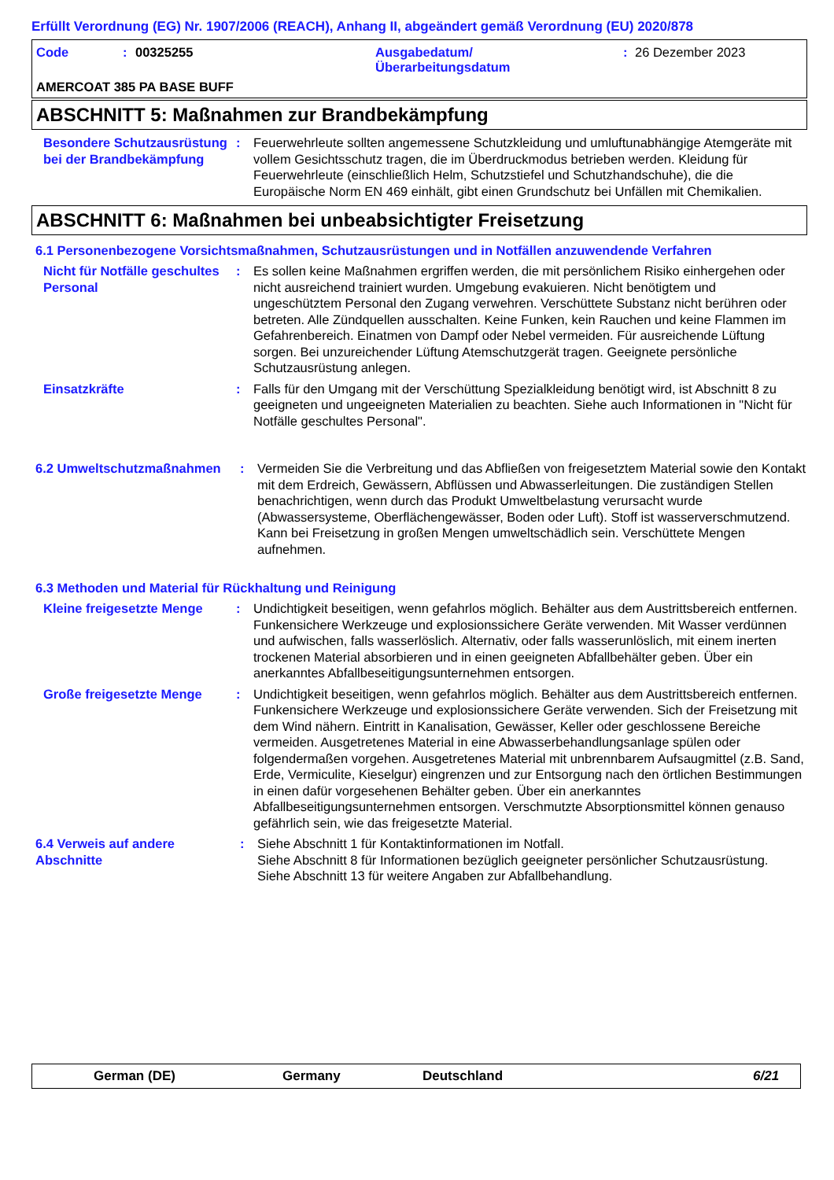Erfüllt Verordnung (EG) Nr. 1907/2006 (REACH), Anhang II, abgeändert gemäß Verordnung (EU) 2020/878
Code: 00325255 Ausgabedatum/
Überarbeitungsdatum: 26 Dezember 2023
AMERCOAT 385 PA BASE BUFF
ABSCHNITT 5: Maßnahmen zur Brandbekämpfung
Besondere Schutzausrüstung bei der Brandbekämpfung
: Feuerwehrleute sollten angemessene Schutzkleidung und umluftunabhängige Atemgeräte mit vollem Gesichtsschutz tragen, die im Überdruckmodus betrieben werden. Kleidung für Feuerwehrleute (einschließlich Helm, Schutzstiefel und Schutzhandschuhe), die die Europäische Norm EN 469 einhält, gibt einen Grundschutz bei Unfällen mit Chemikalien.
ABSCHNITT 6: Maßnahmen bei unbeabsichtigter Freisetzung
6.1 Personenbezogene Vorsichtsmaßnahmen, Schutzausrüstungen und in Notfällen anzuwendende Verfahren
Nicht für Notfälle geschultes Personal
: Es sollen keine Maßnahmen ergriffen werden, die mit persönlichem Risiko einhergehen oder nicht ausreichend trainiert wurden. Umgebung evakuieren. Nicht benötigtem und ungeschütztem Personal den Zugang verwehren. Verschüttete Substanz nicht berühren oder betreten. Alle Zündquellen ausschalten. Keine Funken, kein Rauchen und keine Flammen im Gefahrenbereich. Einatmen von Dampf oder Nebel vermeiden. Für ausreichende Lüftung sorgen. Bei unzureichender Lüftung Atemschutzgerät tragen. Geeignete persönliche Schutzausrüstung anlegen.
Einsatzkräfte : Falls für den Umgang mit der Verschüttung Spezialkleidung benötigt wird, ist Abschnitt 8 zu geeigneten und ungeeigneten Materialien zu beachten. Siehe auch Informationen in "Nicht für Notfälle geschultes Personal".
6.2 Umweltschutzmaßnahmen : Vermeiden Sie die Verbreitung und das Abfließen von freigesetztem Material sowie den Kontakt mit dem Erdreich, Gewässern, Abflüssen und Abwasserleitungen. Die zuständigen Stellen benachrichtigen, wenn durch das Produkt Umweltbelastung verursacht wurde (Abwassersysteme, Oberflächengewässer, Boden oder Luft). Stoff ist wasserverschmutzend. Kann bei Freisetzung in großen Mengen umweltschädlich sein. Verschüttete Mengen aufnehmen.
6.3 Methoden und Material für Rückhaltung und Reinigung
Kleine freigesetzte Menge
: Undichtigkeit beseitigen, wenn gefahrlos möglich. Behälter aus dem Austrittsbereich entfernen. Funkensichere Werkzeuge und explosionssichere Geräte verwenden. Mit Wasser verdünnen und aufwischen, falls wasserlöslich. Alternativ, oder falls wasserunlöslich, mit einem inerten trockenen Material absorbieren und in einen geeigneten Abfallbehälter geben. Über ein anerkanntes Abfallbeseitigungsunternehmen entsorgen.
Große freigesetzte Menge : Undichtigkeit beseitigen, wenn gefahrlos möglich. Behälter aus dem Austrittsbereich entfernen. Funkensichere Werkzeuge und explosionssichere Geräte verwenden. Sich der Freisetzung mit dem Wind nähern. Eintritt in Kanalisation, Gewässer, Keller oder geschlossene Bereiche vermeiden. Ausgetretenes Material in eine Abwasserbehandlungsanlage spülen oder folgendermaßen vorgehen. Ausgetretenes Material mit unbrennbarem Aufsaugmittel (z.B. Sand, Erde, Vermiculite, Kieselgur) eingrenzen und zur Entsorgung nach den örtlichen Bestimmungen in einen dafür vorgesehenen Behälter geben. Über ein anerkanntes Abfallbeseitigungsunternehmen entsorgen. Verschmutzte Absorptionsmittel können genauso gefährlich sein, wie das freigesetzte Material.
6.4 Verweis auf andere Abschnitte
: Siehe Abschnitt 1 für Kontaktinformationen im Notfall.
Siehe Abschnitt 8 für Informationen bezüglich geeigneter persönlicher Schutzausrüstung.
Siehe Abschnitt 13 für weitere Angaben zur Abfallbehandlung.
German (DE) Germany Deutschland 6/21